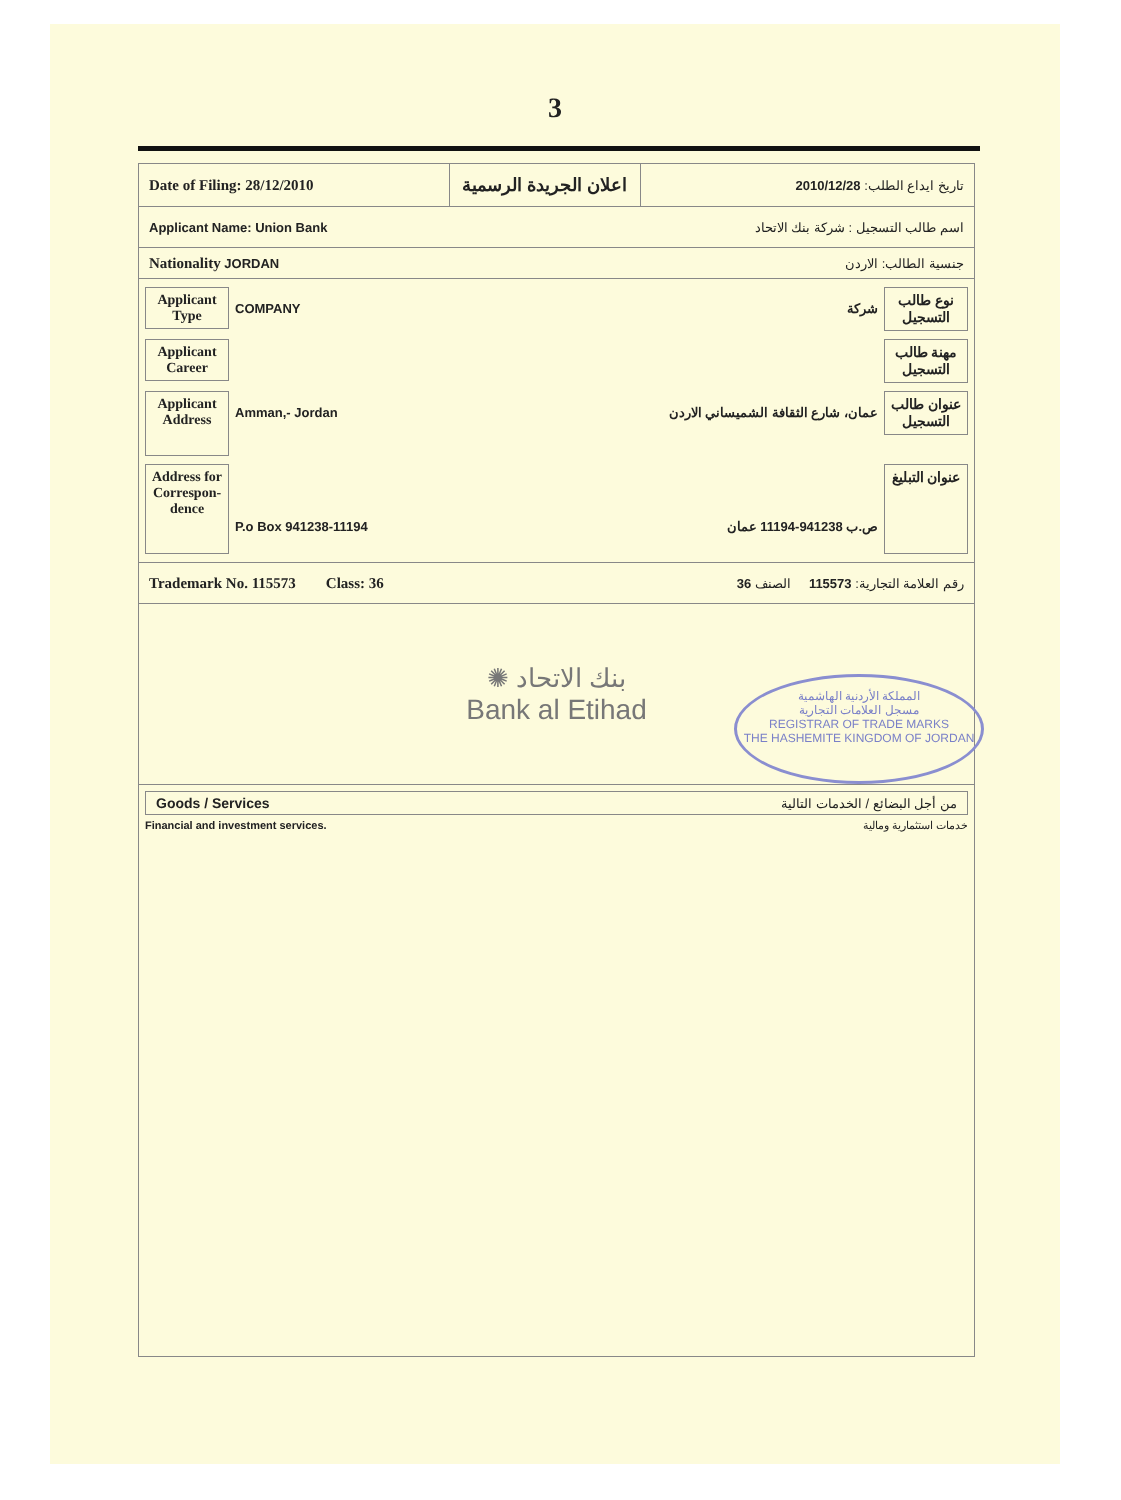3
Date of Filing: 28/12/2010
اعلان الجريدة الرسمية
تاريخ ايداع الطلب: 2010/12/28
Applicant Name: Union Bank اسم طالب التسجيل : شركة بنك الاتحاد
Nationality JORDAN جنسية الطالب: الاردن
Applicant Type
COMPANY شركة
نوع طالب التسجيل
Applicant Career
مهنة طالب التسجيل
Applicant Address
Amman,- Jordan عمان، شارع الثقافة الشميساني الاردن
عنوان طالب التسجيل
Address for Correspon-dence
P.o Box 941238-11194 ص.ب 941238-11194 عمان
عنوان التبليغ
Trademark No. 115573 Class: 36 رقم العلامة التجارية: 115573 الصنف 36
✺ بنك الاتحاد
Bank al Etihad
المملكة الأردنية الهاشمية
مسجل العلامات التجارية
REGISTRAR OF TRADE MARKS
THE HASHEMITE KINGDOM OF JORDAN
Goods / Services من أجل البضائع / الخدمات التالية
Financial and investment services. خدمات استثمارية ومالية